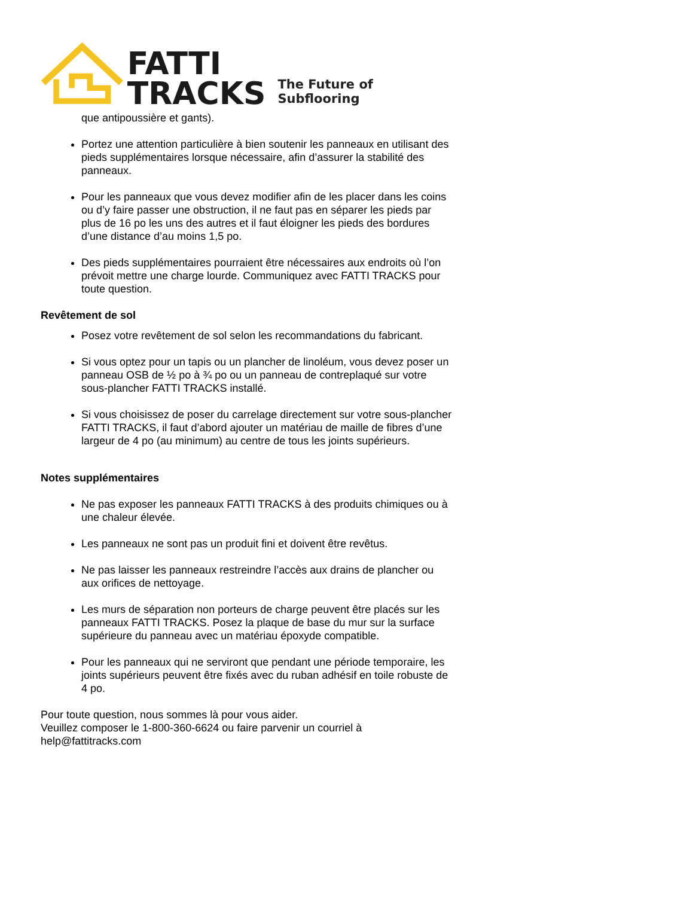FATTI
TRACKS
The Future of Subflooring
que antipoussière et gants).
Portez une attention particulière à bien soutenir les panneaux en utilisant des pieds supplémentaires lorsque nécessaire, afin d’assurer la stabilité des panneaux.
Pour les panneaux que vous devez modifier afin de les placer dans les coins ou d’y faire passer une obstruction, il ne faut pas en séparer les pieds par plus de 16 po les uns des autres et il faut éloigner les pieds des bordures d’une distance d’au moins 1,5 po.
Des pieds supplémentaires pourraient être nécessaires aux endroits où l’on prévoit mettre une charge lourde. Communiquez avec FATTI TRACKS pour toute question.
Revêtement de sol
Posez votre revêtement de sol selon les recommandations du fabricant.
Si vous optez pour un tapis ou un plancher de linoléum, vous devez poser un panneau OSB de ½ po à ¾ po ou un panneau de contreplaqué sur votre sous-plancher FATTI TRACKS installé.
Si vous choisissez de poser du carrelage directement sur votre sous-plancher FATTI TRACKS, il faut d’abord ajouter un matériau de maille de fibres d’une largeur de 4 po (au minimum) au centre de tous les joints supérieurs.
Notes supplémentaires
Ne pas exposer les panneaux FATTI TRACKS à des produits chimiques ou à une chaleur élevée.
Les panneaux ne sont pas un produit fini et doivent être revêtus.
Ne pas laisser les panneaux restreindre l’accès aux drains de plancher ou aux orifices de nettoyage.
Les murs de séparation non porteurs de charge peuvent être placés sur les panneaux FATTI TRACKS. Posez la plaque de base du mur sur la surface supérieure du panneau avec un matériau époxyde compatible.
Pour les panneaux qui ne serviront que pendant une période temporaire, les joints supérieurs peuvent être fixés avec du ruban adhésif en toile robuste de 4 po.
Pour toute question, nous sommes là pour vous aider.
Veuillez composer le 1-800-360-6624 ou faire parvenir un courriel à
help@fattitracks.com